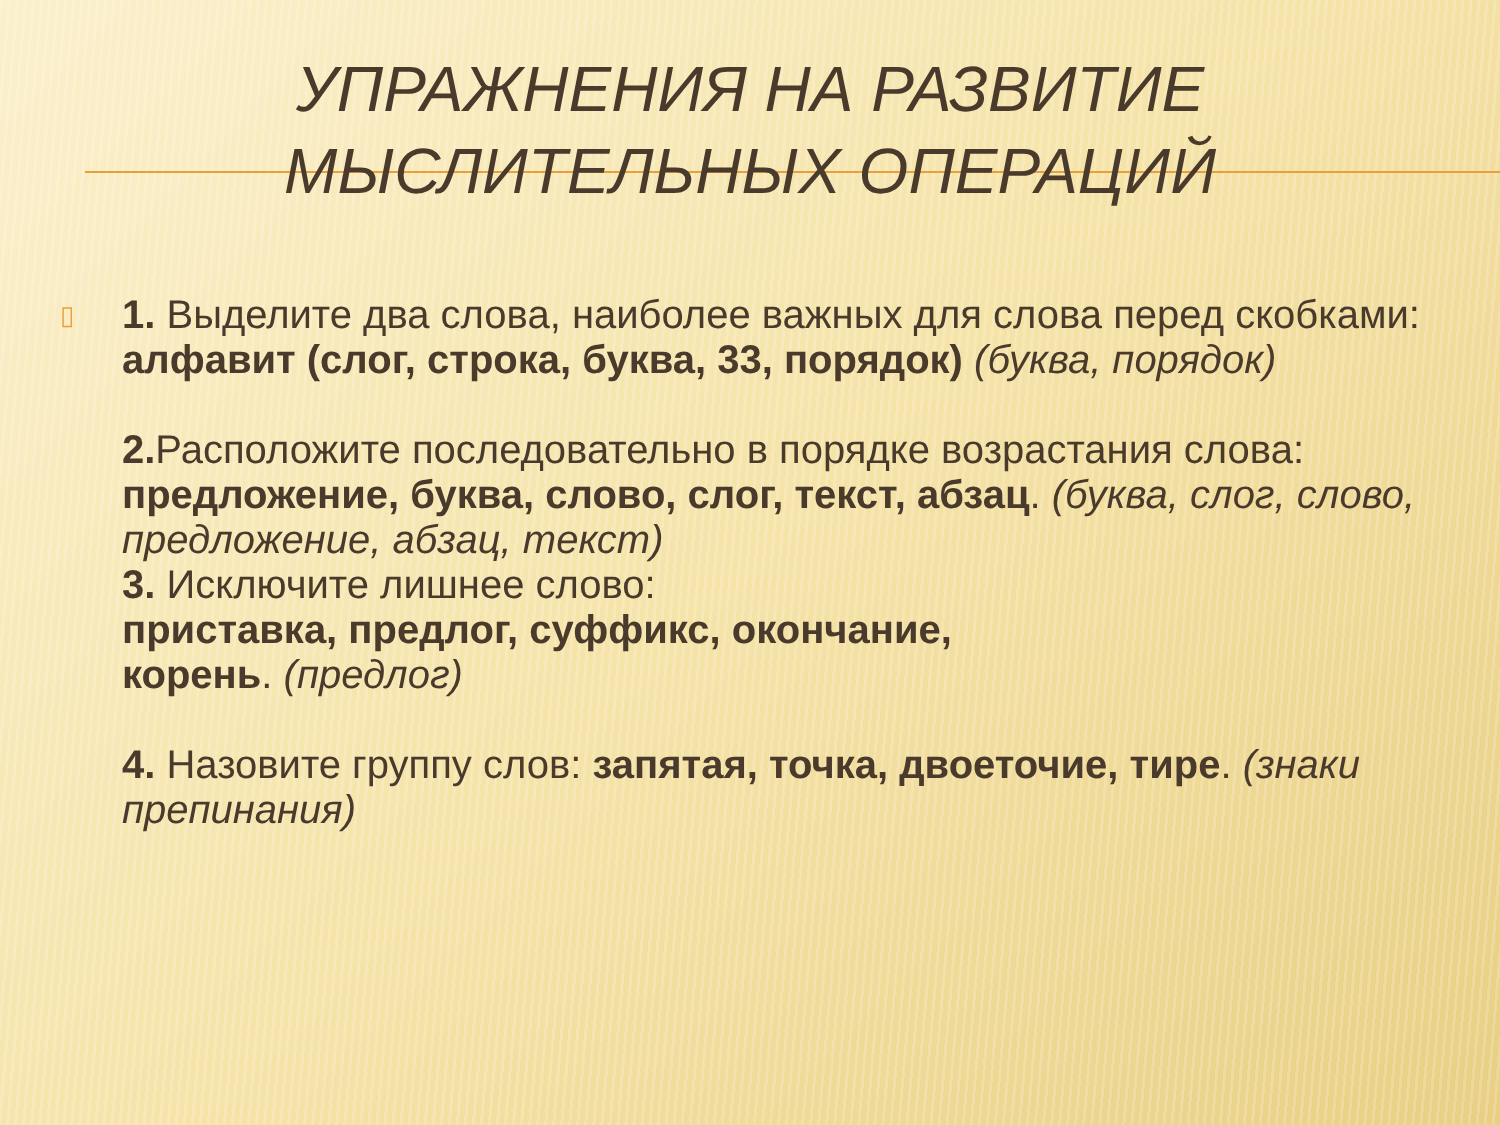УПРАЖНЕНИЯ НА РАЗВИТИЕ
МЫСЛИТЕЛЬНЫХ ОПЕРАЦИЙ
▯
1. Выделите два слова, наиболее важных для слова перед скобками: алфавит (слог, строка, буква, 33, порядок) (буква, порядок)
2. Расположите последовательно в порядке возрастания слова: предложение, буква, слово, слог, текст, абзац. (буква, слог, слово, предложение, абзац, текст)
3. Исключите лишнее слово:
приставка, предлог, суффикс, окончание,
корень. (предлог)
4. Назовите группу слов: запятая, точка, двоеточие, тире. (знаки препинания)